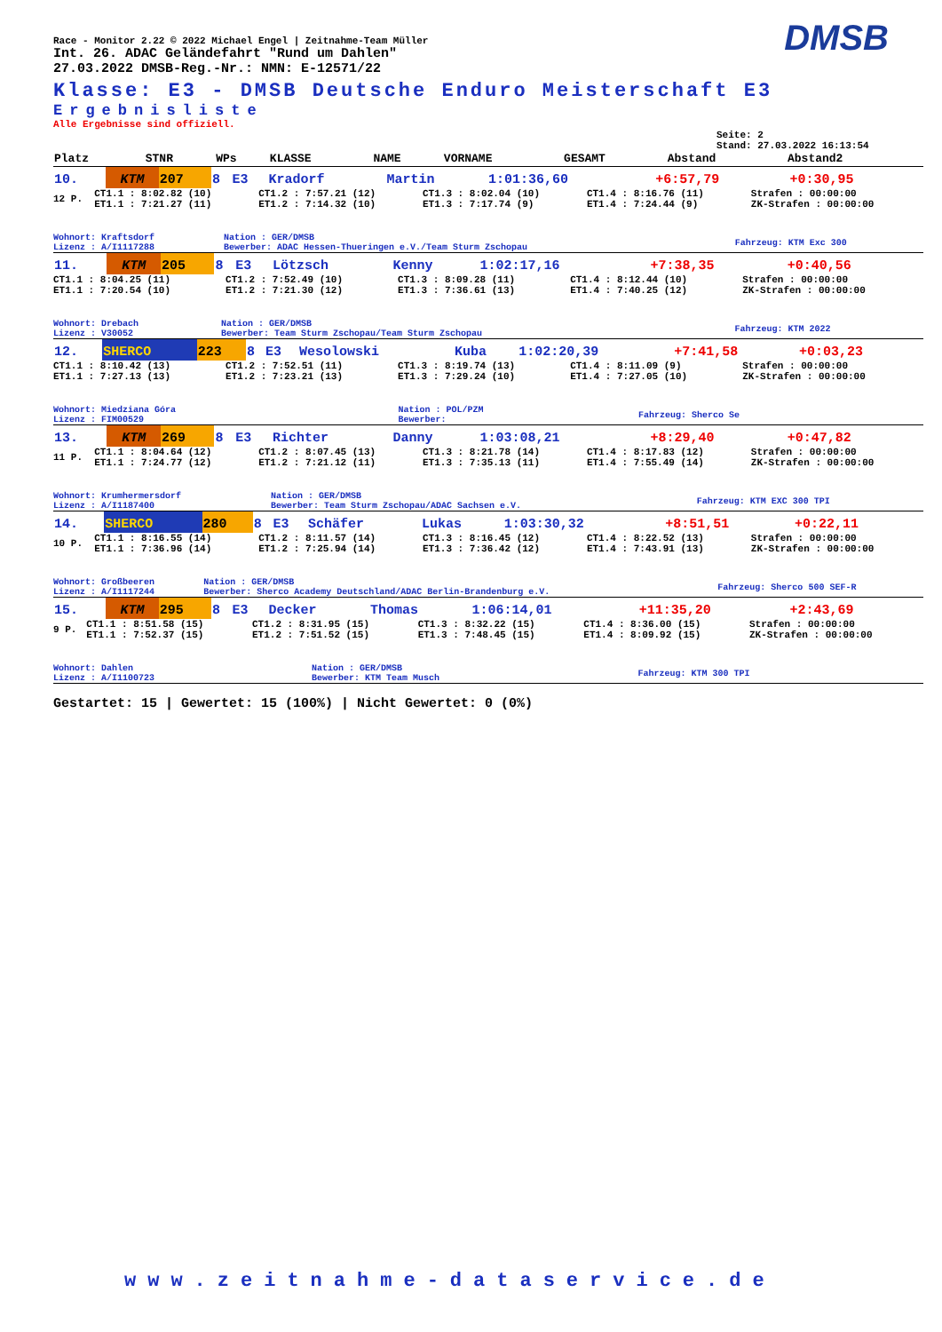DMSB
Race - Monitor 2.22 © 2022 Michael Engel | Zeitnahme-Team Müller
Int. 26. ADAC Geländefahrt "Rund um Dahlen"
27.03.2022 DMSB-Reg.-Nr.: NMN: E-12571/22
Klasse: E3 - DMSB Deutsche Enduro Meisterschaft E3
Ergebnisliste
Alle Ergebnisse sind offiziell.
Seite: 2
Stand: 27.03.2022 16:13:54
| Platz | | STNR | WPs | KLASSE | NAME | VORNAME | GESAMT | Abstand | Abstand2 |
| --- | --- | --- | --- | --- | --- | --- | --- | --- | --- |
| 10. | KTM | 207 | 8 | E3 | Kradorf | Martin | 1:01:36,60 | +6:57,79 | +0:30,95 |
| 12 P. | CT1.1 : 8:02.82 (10) ET1.1 : 7:21.27 (11) | CT1.2 : 7:57.21 (12) ET1.2 : 7:14.32 (10) | CT1.3 : 8:02.04 (10) ET1.3 : 7:17.74 (9) | CT1.4 : 8:16.76 (11) ET1.4 : 7:24.44 (9) | Strafen : 00:00:00 ZK-Strafen : 00:00:00 |
| Wohnort: Kraftsdorf Lizenz : A/I1117288 | Nation : GER/DMSB Bewerber: ADAC Hessen-Thueringen e.V./Team Sturm Zschopau | Fahrzeug: KTM Exc 300 |
| 11. | KTM | 205 | 8 | E3 | Lötzsch | Kenny | 1:02:17,16 | +7:38,35 | +0:40,56 |
| | CT1.1 : 8:04.25 (11) ET1.1 : 7:20.54 (10) | CT1.2 : 7:52.49 (10) ET1.2 : 7:21.30 (12) | CT1.3 : 8:09.28 (11) ET1.3 : 7:36.61 (13) | CT1.4 : 8:12.44 (10) ET1.4 : 7:40.25 (12) | Strafen : 00:00:00 ZK-Strafen : 00:00:00 |
| Wohnort: Drebach Lizenz : V30052 | Nation : GER/DMSB Bewerber: Team Sturm Zschopau/Team Sturm Zschopau | Fahrzeug: KTM 2022 |
| 12. | SHERCO | 223 | 8 | E3 | Wesolowski | Kuba | 1:02:20,39 | +7:41,58 | +0:03,23 |
| | CT1.1 : 8:10.42 (13) ET1.1 : 7:27.13 (13) | CT1.2 : 7:52.51 (11) ET1.2 : 7:23.21 (13) | CT1.3 : 8:19.74 (13) ET1.3 : 7:29.24 (10) | CT1.4 : 8:11.09 (9) ET1.4 : 7:27.05 (10) | Strafen : 00:00:00 ZK-Strafen : 00:00:00 |
| Wohnort: Miedziana Góra Lizenz : FIM00529 | Nation : POL/PZM Bewerber: | Fahrzeug: Sherco Se |
| 13. | KTM | 269 | 8 | E3 | Richter | Danny | 1:03:08,21 | +8:29,40 | +0:47,82 |
| 11 P. | CT1.1 : 8:04.64 (12) ET1.1 : 7:24.77 (12) | CT1.2 : 8:07.45 (13) ET1.2 : 7:21.12 (11) | CT1.3 : 8:21.78 (14) ET1.3 : 7:35.13 (11) | CT1.4 : 8:17.83 (12) ET1.4 : 7:55.49 (14) | Strafen : 00:00:00 ZK-Strafen : 00:00:00 |
| Wohnort: Krumhermersdorf Lizenz : A/I1187400 | Nation : GER/DMSB Bewerber: Team Sturm Zschopau/ADAC Sachsen e.V. | Fahrzeug: KTM EXC 300 TPI |
| 14. | SHERCO | 280 | 8 | E3 | Schäfer | Lukas | 1:03:30,32 | +8:51,51 | +0:22,11 |
| 10 P. | CT1.1 : 8:16.55 (14) ET1.1 : 7:36.96 (14) | CT1.2 : 8:11.57 (14) ET1.2 : 7:25.94 (14) | CT1.3 : 8:16.45 (12) ET1.3 : 7:36.42 (12) | CT1.4 : 8:22.52 (13) ET1.4 : 7:43.91 (13) | Strafen : 00:00:00 ZK-Strafen : 00:00:00 |
| Wohnort: Großbeeren Lizenz : A/I1117244 | Nation : GER/DMSB Bewerber: Sherco Academy Deutschland/ADAC Berlin-Brandenburg e.V. | Fahrzeug: Sherco 500 SEF-R |
| 15. | KTM | 295 | 8 | E3 | Decker | Thomas | 1:06:14,01 | +11:35,20 | +2:43,69 |
| 9 P. | CT1.1 : 8:51.58 (15) ET1.1 : 7:52.37 (15) | CT1.2 : 8:31.95 (15) ET1.2 : 7:51.52 (15) | CT1.3 : 8:32.22 (15) ET1.3 : 7:48.45 (15) | CT1.4 : 8:36.00 (15) ET1.4 : 8:09.92 (15) | Strafen : 00:00:00 ZK-Strafen : 00:00:00 |
| Wohnort: Dahlen Lizenz : A/I1100723 | Nation : GER/DMSB Bewerber: KTM Team Musch | Fahrzeug: KTM 300 TPI |
Gestartet: 15 | Gewertet: 15 (100%) | Nicht Gewertet: 0 (0%)
www.zeitnahme-dataservice.de